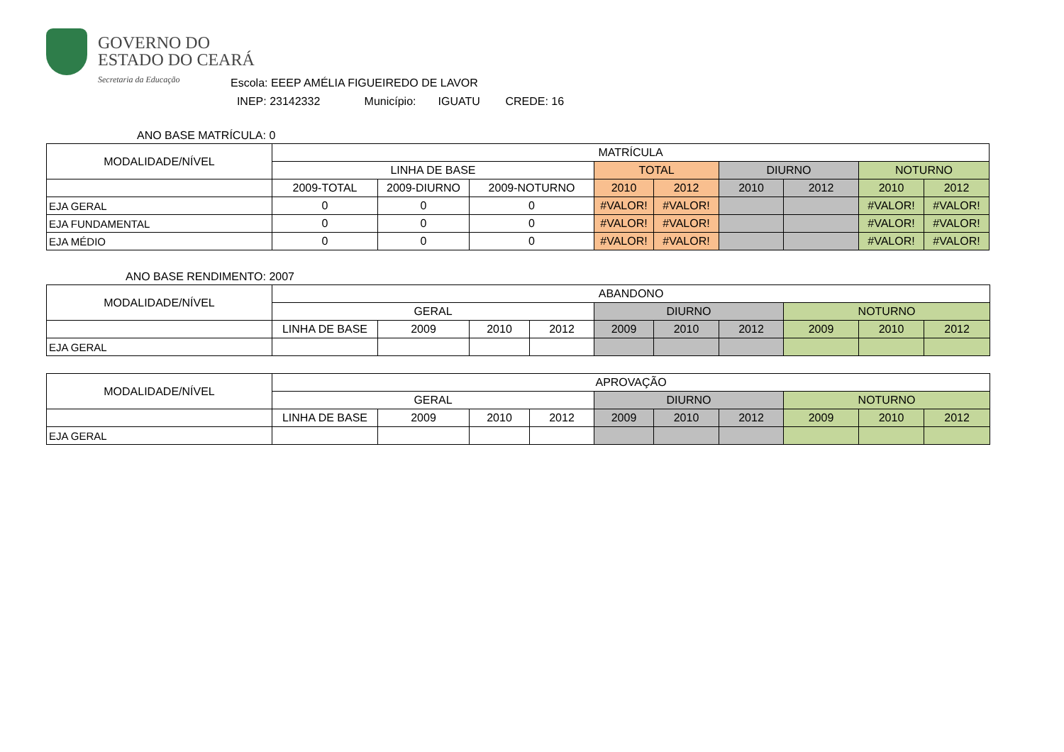GOVERNO DO
ESTADO DO CEARÁ
Secretaria da Educação
Escola: EEEP AMÉLIA FIGUEIREDO DE LAVOR
INEP: 23142332 Município: IGUATU CREDE: 16
ANO BASE MATRÍCULA: 0
| MODALIDADE/NÍVEL | MATRÍCULA | | | | | | | | |
| --- | --- | --- | --- | --- | --- | --- | --- | --- | --- |
| | LINHA DE BASE | | | TOTAL | | DIURNO | | NOTURNO | |
| | 2009-TOTAL | 2009-DIURNO | 2009-NOTURNO | 2010 | 2012 | 2010 | 2012 | 2010 | 2012 |
| EJA GERAL | 0 | 0 | 0 | #VALOR! | #VALOR! | | | #VALOR! | #VALOR! |
| EJA FUNDAMENTAL | 0 | 0 | 0 | #VALOR! | #VALOR! | | | #VALOR! | #VALOR! |
| EJA MÉDIO | 0 | 0 | 0 | #VALOR! | #VALOR! | | | #VALOR! | #VALOR! |
ANO BASE RENDIMENTO: 2007
| MODALIDADE/NÍVEL | ABANDONO | | | | | | | | | |
| --- | --- | --- | --- | --- | --- | --- | --- | --- | --- | --- |
| | GERAL | | | | DIURNO | | | NOTURNO | | |
| | LINHA DE BASE | 2009 | 2010 | 2012 | 2009 | 2010 | 2012 | 2009 | 2010 | 2012 |
| EJA GERAL | | | | | | | | | | |
| MODALIDADE/NÍVEL | APROVAÇÃO | | | | | | | | | |
| --- | --- | --- | --- | --- | --- | --- | --- | --- | --- | --- |
| | GERAL | | | | DIURNO | | | NOTURNO | | |
| | LINHA DE BASE | 2009 | 2010 | 2012 | 2009 | 2010 | 2012 | 2009 | 2010 | 2012 |
| EJA GERAL | | | | | | | | | | |